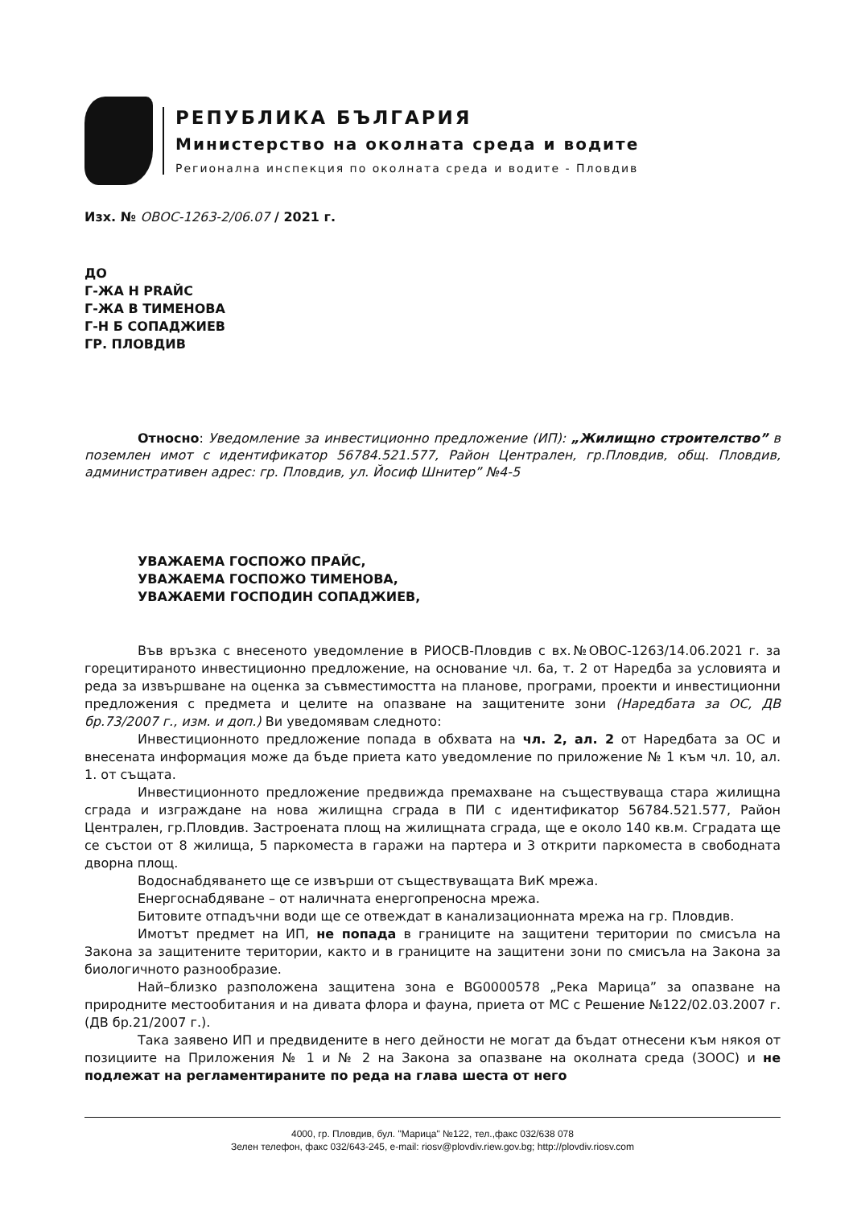РЕПУБЛИКА БЪЛГАРИЯ
Министерство на околната среда и водите
Регионална инспекция по околната среда и водите - Пловдив
Изх. № ОВОС-1263-2/06.07 / 2021 г.
ДО
Г-ЖА Н PRAЙС
Г-ЖА В ТИМЕНОВА
Г-Н Б СОПАДЖИЕВ
ГР. ПЛОВДИВ
Относно: Уведомление за инвестиционно предложение (ИП): „Жилищно строителство” в поземлен имот с идентификатор 56784.521.577, Район Централен, гр.Пловдив, общ. Пловдив, административен адрес: гр. Пловдив, ул. Йосиф Шнитер” №4-5
УВАЖАЕМА ГОСПОЖО ПРАЙС,
УВАЖАЕМА ГОСПОЖО ТИМЕНОВА,
УВАЖАЕМИ ГОСПОДИН СОПАДЖИЕВ,
Във връзка с внесеното уведомление в РИОСВ-Пловдив с вх.№ОВОС-1263/14.06.2021 г. за горецитираното инвестиционно предложение, на основание чл. 6а, т. 2 от Наредба за условията и реда за извършване на оценка за съвместимостта на планове, програми, проекти и инвестиционни предложения с предмета и целите на опазване на защитените зони (Наредбата за ОС, ДВ бр.73/2007 г., изм. и доп.) Ви уведомявам следното:
Инвестиционното предложение попада в обхвата на чл. 2, ал. 2 от Наредбата за ОС и внесената информация може да бъде приета като уведомление по приложение № 1 към чл. 10, ал. 1. от същата.
Инвестиционното предложение предвижда премахване на съществуваща стара жилищна сграда и изграждане на нова жилищна сграда в ПИ с идентификатор 56784.521.577, Район Централен, гр.Пловдив. Застроената площ на жилищната сграда, ще е около 140 кв.м. Сградата ще се състои от 8 жилища, 5 паркоместа в гаражи на партера и 3 открити паркоместа в свободната дворна площ.
Водоснабдяването ще се извърши от съществуващата ВиК мрежа.
Енергоснабдяване – от наличната енергопреносна мрежа.
Битовите отпадъчни води ще се отвеждат в канализационната мрежа на гр. Пловдив.
Имотът предмет на ИП, не попада в границите на защитени територии по смисъла на Закона за защитените територии, както и в границите на защитени зони по смисъла на Закона за биологичното разнообразие.
Най–близко разположена защитена зона е BG0000578 „Река Марица” за опазване на природните местообитания и на дивата флора и фауна, приета от МС с Решение №122/02.03.2007 г. (ДВ бр.21/2007 г.).
Така заявено ИП и предвидените в него дейности не могат да бъдат отнесени към някоя от позициите на Приложения № 1 и № 2 на Закона за опазване на околната среда (ЗООС) и не подлежат на регламентираните по реда на глава шеста от него
4000, гр. Пловдив, бул. "Марица" №122, тел.,факс 032/638 078
Зелен телефон, факс 032/643-245, e-mail: riosv@plovdiv.riew.gov.bg; http://plovdiv.riosv.com